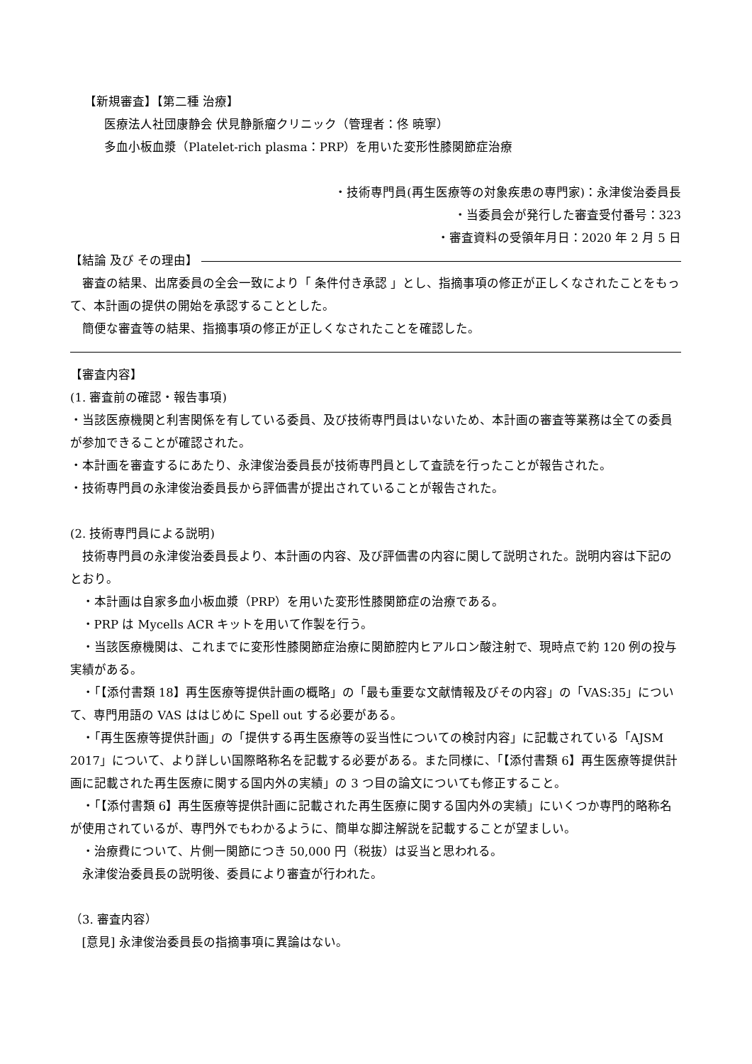【新規審査】【第二種 治療】
医療法人社団康静会 伏見静脈瘤クリニック（管理者：佟 暁寧）
多血小板血漿（Platelet-rich plasma：PRP）を用いた変形性膝関節症治療
・技術専門員(再生医療等の対象疾患の専門家)：永津俊治委員長
・当委員会が発行した審査受付番号：323
・審査資料の受領年月日：2020 年 2 月 5 日
【結論 及び その理由】
審査の結果、出席委員の全会一致により「 条件付き承認 」とし、指摘事項の修正が正しくなされたことをもって、本計画の提供の開始を承認することとした。
簡便な審査等の結果、指摘事項の修正が正しくなされたことを確認した。
【審査内容】
(1. 審査前の確認・報告事項)
・当該医療機関と利害関係を有している委員、及び技術専門員はいないため、本計画の審査等業務は全ての委員が参加できることが確認された。
・本計画を審査するにあたり、永津俊治委員長が技術専門員として査読を行ったことが報告された。
・技術専門員の永津俊治委員長から評価書が提出されていることが報告された。
(2. 技術専門員による説明)
技術専門員の永津俊治委員長より、本計画の内容、及び評価書の内容に関して説明された。説明内容は下記のとおり。
・本計画は自家多血小板血漿（PRP）を用いた変形性膝関節症の治療である。
・PRP は Mycells ACR キットを用いて作製を行う。
・当該医療機関は、これまでに変形性膝関節症治療に関節腔内ヒアルロン酸注射で、現時点で約 120 例の投与実績がある。
・「【添付書類 18】再生医療等提供計画の概略」の「最も重要な文献情報及びその内容」の「VAS:35」について、専門用語の VAS ははじめに Spell out する必要がある。
・「再生医療等提供計画」の「提供する再生医療等の妥当性についての検討内容」に記載されている「AJSM 2017」について、より詳しい国際略称名を記載する必要がある。また同様に、「【添付書類 6】再生医療等提供計画に記載された再生医療に関する国内外の実績」の 3 つ目の論文についても修正すること。
・「【添付書類 6】再生医療等提供計画に記載された再生医療に関する国内外の実績」にいくつか専門的略称名が使用されているが、専門外でもわかるように、簡単な脚注解説を記載することが望ましい。
・治療費について、片側一関節につき 50,000 円（税抜）は妥当と思われる。
永津俊治委員長の説明後、委員により審査が行われた。
（3. 審査内容）
[意見] 永津俊治委員長の指摘事項に異論はない。